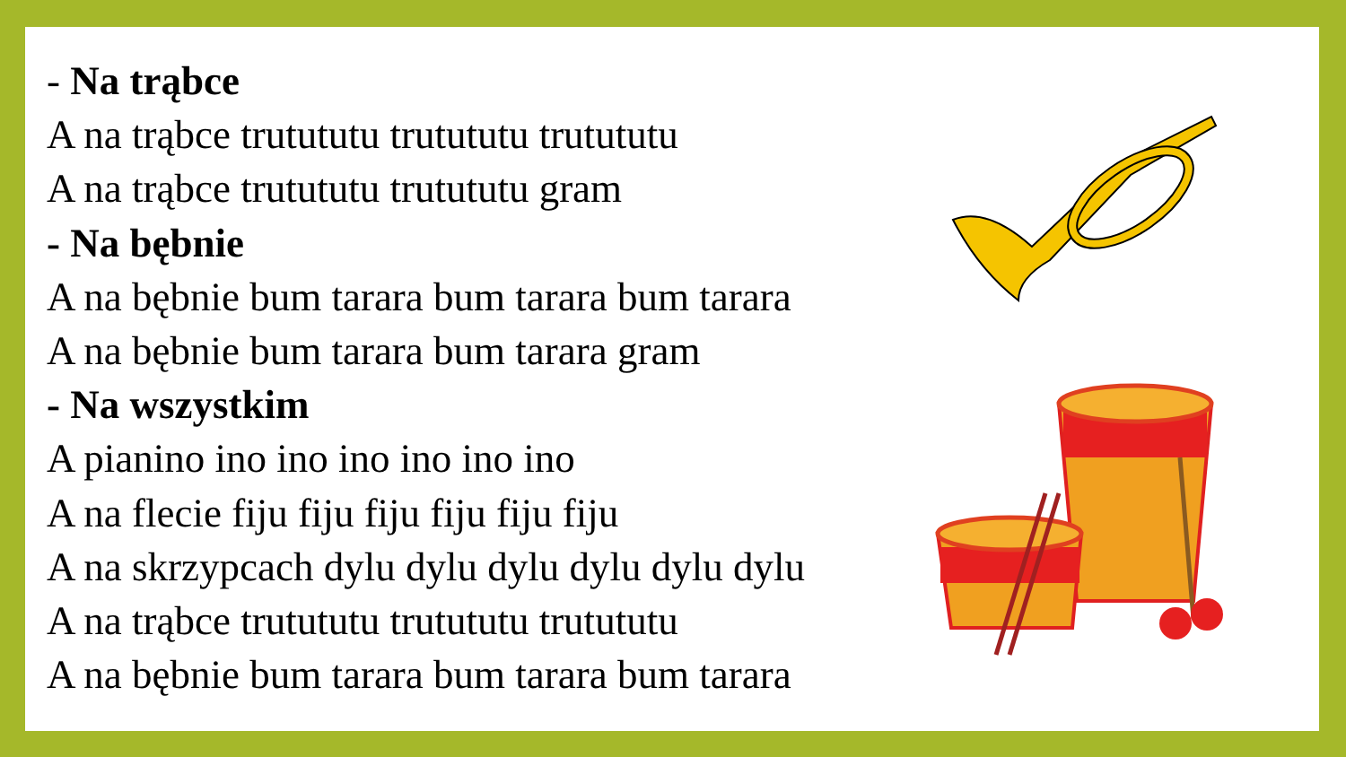- Na trąbce
A na trąbce trutututu trutututu trutututu
A na trąbce trutututu trutututu gram
- Na bębnie
A na bębnie bum tarara bum tarara bum tarara
A na bębnie bum tarara bum tarara gram
- Na wszystkim
A pianino ino ino ino ino ino ino
A na flecie fiju fiju fiju fiju fiju fiju
A na skrzypcach dylu dylu dylu dylu dylu dylu
A na trąbce trutututu trutututu trutututu
A na bębnie bum tarara bum tarara bum tarara